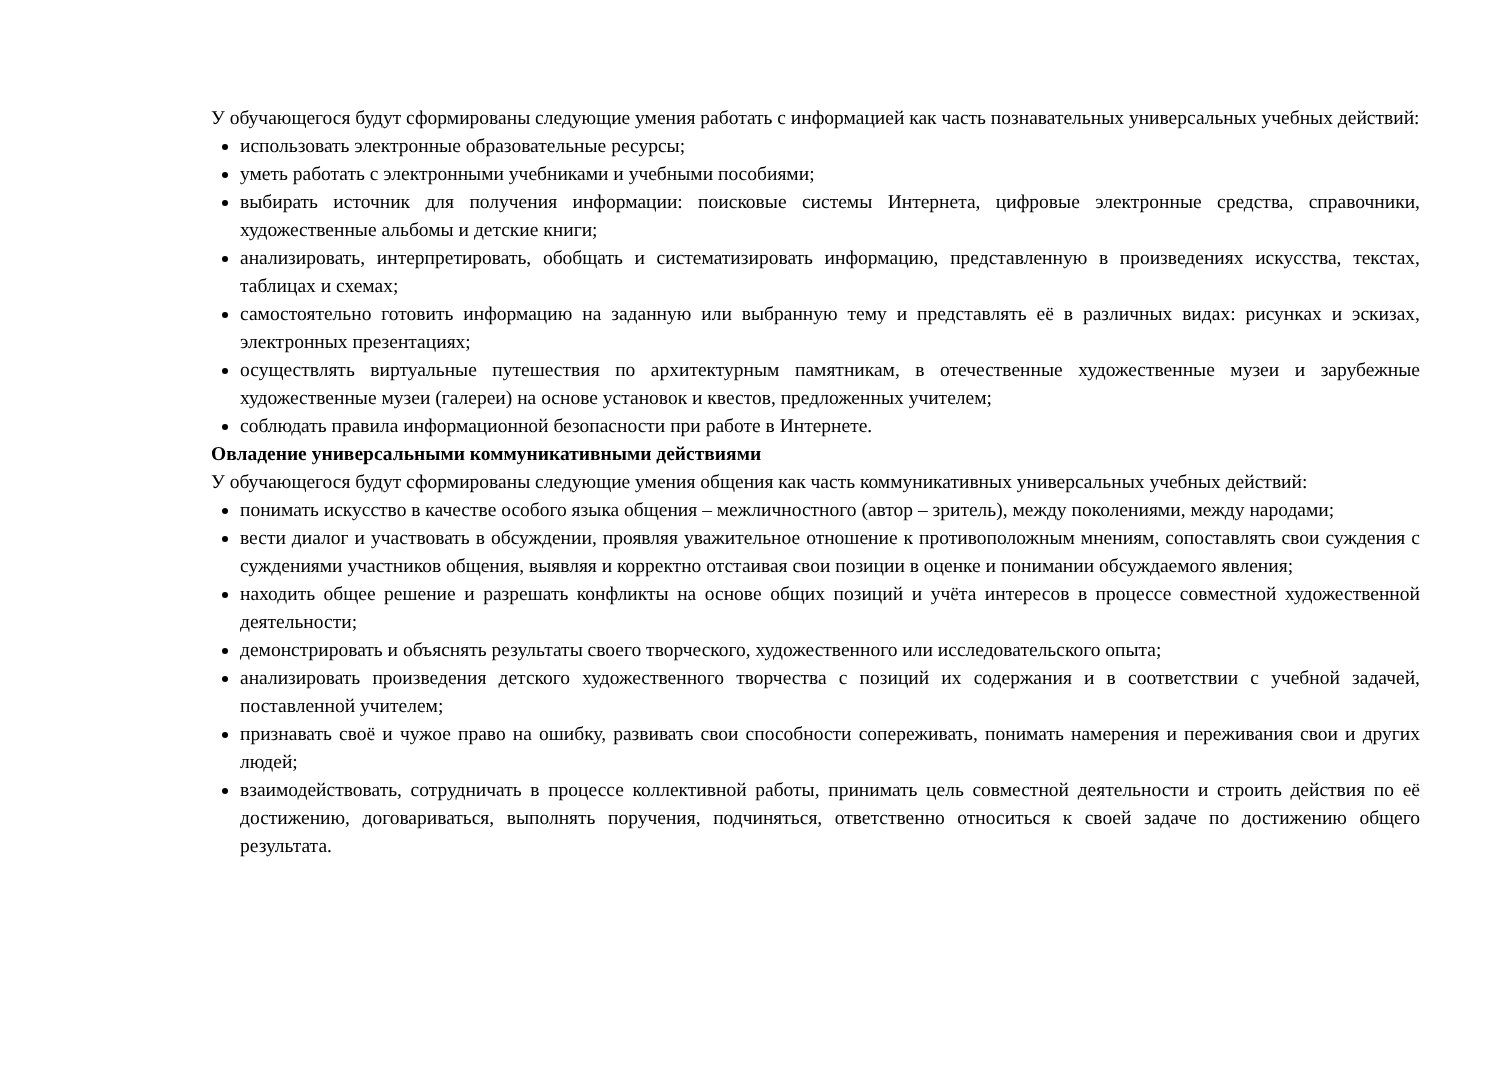У обучающегося будут сформированы следующие умения работать с информацией как часть познавательных универсальных учебных действий:
использовать электронные образовательные ресурсы;
уметь работать с электронными учебниками и учебными пособиями;
выбирать источник для получения информации: поисковые системы Интернета, цифровые электронные средства, справочники, художественные альбомы и детские книги;
анализировать, интерпретировать, обобщать и систематизировать информацию, представленную в произведениях искусства, текстах, таблицах и схемах;
самостоятельно готовить информацию на заданную или выбранную тему и представлять её в различных видах: рисунках и эскизах, электронных презентациях;
осуществлять виртуальные путешествия по архитектурным памятникам, в отечественные художественные музеи и зарубежные художественные музеи (галереи) на основе установок и квестов, предложенных учителем;
соблюдать правила информационной безопасности при работе в Интернете.
Овладение универсальными коммуникативными действиями
У обучающегося будут сформированы следующие умения общения как часть коммуникативных универсальных учебных действий:
понимать искусство в качестве особого языка общения – межличностного (автор – зритель), между поколениями, между народами;
вести диалог и участвовать в обсуждении, проявляя уважительное отношение к противоположным мнениям, сопоставлять свои суждения с суждениями участников общения, выявляя и корректно отстаивая свои позиции в оценке и понимании обсуждаемого явления;
находить общее решение и разрешать конфликты на основе общих позиций и учёта интересов в процессе совместной художественной деятельности;
демонстрировать и объяснять результаты своего творческого, художественного или исследовательского опыта;
анализировать произведения детского художественного творчества с позиций их содержания и в соответствии с учебной задачей, поставленной учителем;
признавать своё и чужое право на ошибку, развивать свои способности сопереживать, понимать намерения и переживания свои и других людей;
взаимодействовать, сотрудничать в процессе коллективной работы, принимать цель совместной деятельности и строить действия по её достижению, договариваться, выполнять поручения, подчиняться, ответственно относиться к своей задаче по достижению общего результата.